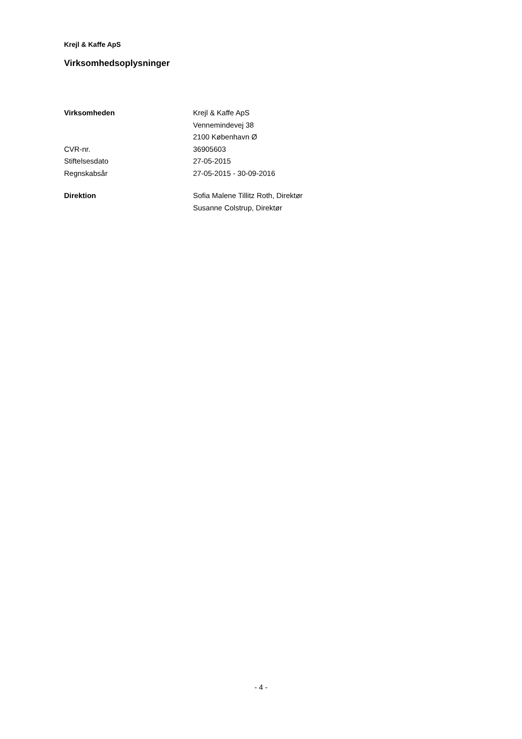Krejl & Kaffe ApS
Virksomhedsoplysninger
| Virksomheden | Krejl & Kaffe ApS |
| | Vennemindevej 38 |
| | 2100 København Ø |
| CVR-nr. | 36905603 |
| Stiftelsesdato | 27-05-2015 |
| Regnskabsår | 27-05-2015 - 30-09-2016 |
| Direktion | Sofia Malene Tillitz Roth, Direktør |
| | Susanne Colstrup, Direktør |
- 4 -